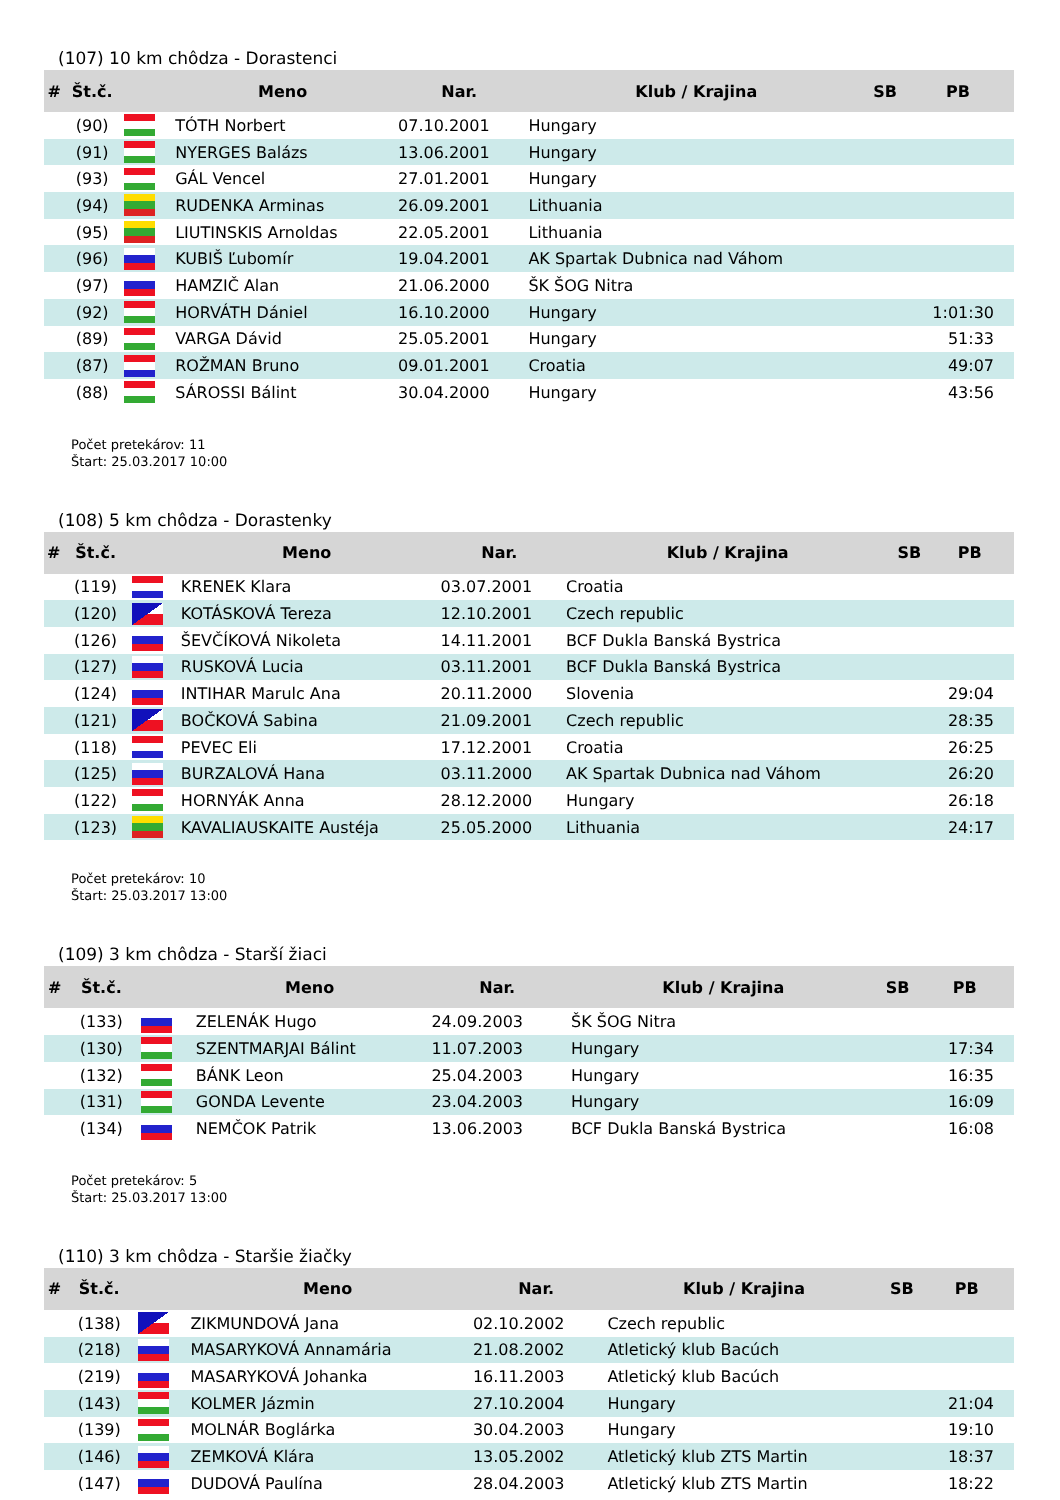(107) 10 km chôdza - Dorastenci
| # | Št.č. | | Meno | Nar. | Klub / Krajina | SB | PB |
| --- | --- | --- | --- | --- | --- | --- | --- |
| | (90) | | TÓTH Norbert | 07.10.2001 | Hungary | | |
| | (91) | | NYERGES Balázs | 13.06.2001 | Hungary | | |
| | (93) | | GÁL Vencel | 27.01.2001 | Hungary | | |
| | (94) | | RUDENKA Arminas | 26.09.2001 | Lithuania | | |
| | (95) | | LIUTINSKIS Arnoldas | 22.05.2001 | Lithuania | | |
| | (96) | | KUBIŠ Ľubomír | 19.04.2001 | AK Spartak Dubnica nad Váhom | | |
| | (97) | | HAMZIČ Alan | 21.06.2000 | ŠK ŠOG Nitra | | |
| | (92) | | HORVÁTH Dániel | 16.10.2000 | Hungary | | 1:01:30 |
| | (89) | | VARGA Dávid | 25.05.2001 | Hungary | | 51:33 |
| | (87) | | ROŽMAN Bruno | 09.01.2001 | Croatia | | 49:07 |
| | (88) | | SÁROSSI Bálint | 30.04.2000 | Hungary | | 43:56 |
Počet pretekárov: 11
Štart: 25.03.2017 10:00
(108) 5 km chôdza - Dorastenky
| # | Št.č. | | Meno | Nar. | Klub / Krajina | SB | PB |
| --- | --- | --- | --- | --- | --- | --- | --- |
| | (119) | | KRENEK Klara | 03.07.2001 | Croatia | | |
| | (120) | | KOTÁSKOVÁ Tereza | 12.10.2001 | Czech republic | | |
| | (126) | | ŠEVČÍKOVÁ Nikoleta | 14.11.2001 | BCF Dukla Banská Bystrica | | |
| | (127) | | RUSKOVÁ Lucia | 03.11.2001 | BCF Dukla Banská Bystrica | | |
| | (124) | | INTIHAR Marulc Ana | 20.11.2000 | Slovenia | | 29:04 |
| | (121) | | BOČKOVÁ Sabina | 21.09.2001 | Czech republic | | 28:35 |
| | (118) | | PEVEC Eli | 17.12.2001 | Croatia | | 26:25 |
| | (125) | | BURZALOVÁ Hana | 03.11.2000 | AK Spartak Dubnica nad Váhom | | 26:20 |
| | (122) | | HORNYÁK Anna | 28.12.2000 | Hungary | | 26:18 |
| | (123) | | KAVALIAUSKAITE Austéja | 25.05.2000 | Lithuania | | 24:17 |
Počet pretekárov: 10
Štart: 25.03.2017 13:00
(109) 3 km chôdza - Starší žiaci
| # | Št.č. | | Meno | Nar. | Klub / Krajina | SB | PB |
| --- | --- | --- | --- | --- | --- | --- | --- |
| | (133) | | ZELENÁK Hugo | 24.09.2003 | ŠK ŠOG Nitra | | |
| | (130) | | SZENTMARJAI Bálint | 11.07.2003 | Hungary | | 17:34 |
| | (132) | | BÁNK Leon | 25.04.2003 | Hungary | | 16:35 |
| | (131) | | GONDA Levente | 23.04.2003 | Hungary | | 16:09 |
| | (134) | | NEMČOK Patrik | 13.06.2003 | BCF Dukla Banská Bystrica | | 16:08 |
Počet pretekárov: 5
Štart: 25.03.2017 13:00
(110) 3 km chôdza - Staršie žiačky
| # | Št.č. | | Meno | Nar. | Klub / Krajina | SB | PB |
| --- | --- | --- | --- | --- | --- | --- | --- |
| | (138) | | ZIKMUNDOVÁ Jana | 02.10.2002 | Czech republic | | |
| | (218) | | MASARYKOVÁ Annamária | 21.08.2002 | Atletický klub Bacúch | | |
| | (219) | | MASARYKOVÁ Johanka | 16.11.2003 | Atletický klub Bacúch | | |
| | (143) | | KOLMER Jázmin | 27.10.2004 | Hungary | | 21:04 |
| | (139) | | MOLNÁR Boglárka | 30.04.2003 | Hungary | | 19:10 |
| | (146) | | ZEMKOVÁ Klára | 13.05.2002 | Atletický klub ZTS Martin | | 18:37 |
| | (147) | | DUDOVÁ Paulína | 28.04.2003 | Atletický klub ZTS Martin | | 18:22 |